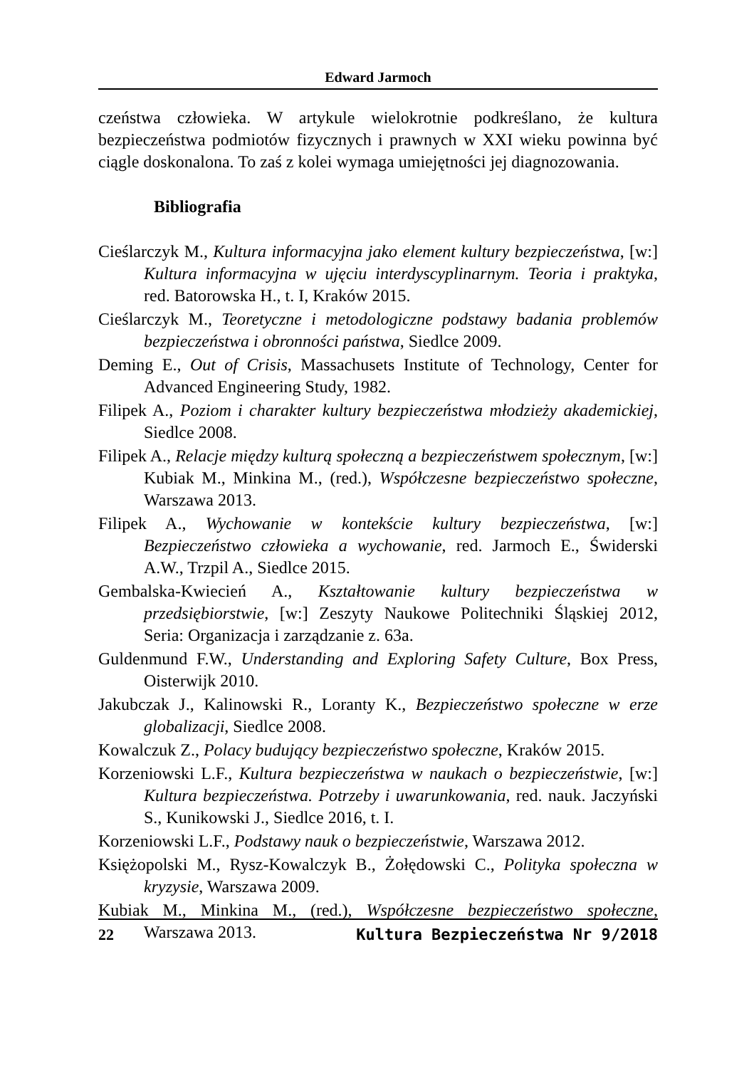Edward Jarmoch
czeństwa człowieka. W artykule wielokrotnie podkreślano, że kultura bezpieczeństwa podmiotów fizycznych i prawnych w XXI wieku powinna być ciągle doskonalona. To zaś z kolei wymaga umiejętności jej diagnozowania.
Bibliografia
Cieślarczyk M., Kultura informacyjna jako element kultury bezpieczeństwa, [w:] Kultura informacyjna w ujęciu interdyscyplinarnym. Teoria i praktyka, red. Batorowska H., t. I, Kraków 2015.
Cieślarczyk M., Teoretyczne i metodologiczne podstawy badania problemów bezpieczeństwa i obronności państwa, Siedlce 2009.
Deming E., Out of Crisis, Massachusets Institute of Technology, Center for Advanced Engineering Study, 1982.
Filipek A., Poziom i charakter kultury bezpieczeństwa młodzieży akademickiej, Siedlce 2008.
Filipek A., Relacje między kulturą społeczną a bezpieczeństwem społecznym, [w:] Kubiak M., Minkina M., (red.), Współczesne bezpieczeństwo społeczne, Warszawa 2013.
Filipek A., Wychowanie w kontekście kultury bezpieczeństwa, [w:] Bezpieczeństwo człowieka a wychowanie, red. Jarmoch E., Świderski A.W., Trzpil A., Siedlce 2015.
Gembalska-Kwiecień A., Kształtowanie kultury bezpieczeństwa w przedsiębiorstwie, [w:] Zeszyty Naukowe Politechniki Śląskiej 2012, Seria: Organizacja i zarządzanie z. 63a.
Guldenmund F.W., Understanding and Exploring Safety Culture, Box Press, Oisterwijk 2010.
Jakubczak J., Kalinowski R., Loranty K., Bezpieczeństwo społeczne w erze globalizacji, Siedlce 2008.
Kowalczuk Z., Polacy budujący bezpieczeństwo społeczne, Kraków 2015.
Korzeniowski L.F., Kultura bezpieczeństwa w naukach o bezpieczeństwie, [w:] Kultura bezpieczeństwa. Potrzeby i uwarunkowania, red. nauk. Jaczyński S., Kunikowski J., Siedlce 2016, t. I.
Korzeniowski L.F., Podstawy nauk o bezpieczeństwie, Warszawa 2012.
Księżopolski M., Rysz-Kowalczyk B., Żołędowski C., Polityka społeczna w kryzysie, Warszawa 2009.
Kubiak M., Minkina M., (red.), Współczesne bezpieczeństwo społeczne, Warszawa 2013.
22 Kultura Bezpieczeństwa Nr 9/2018